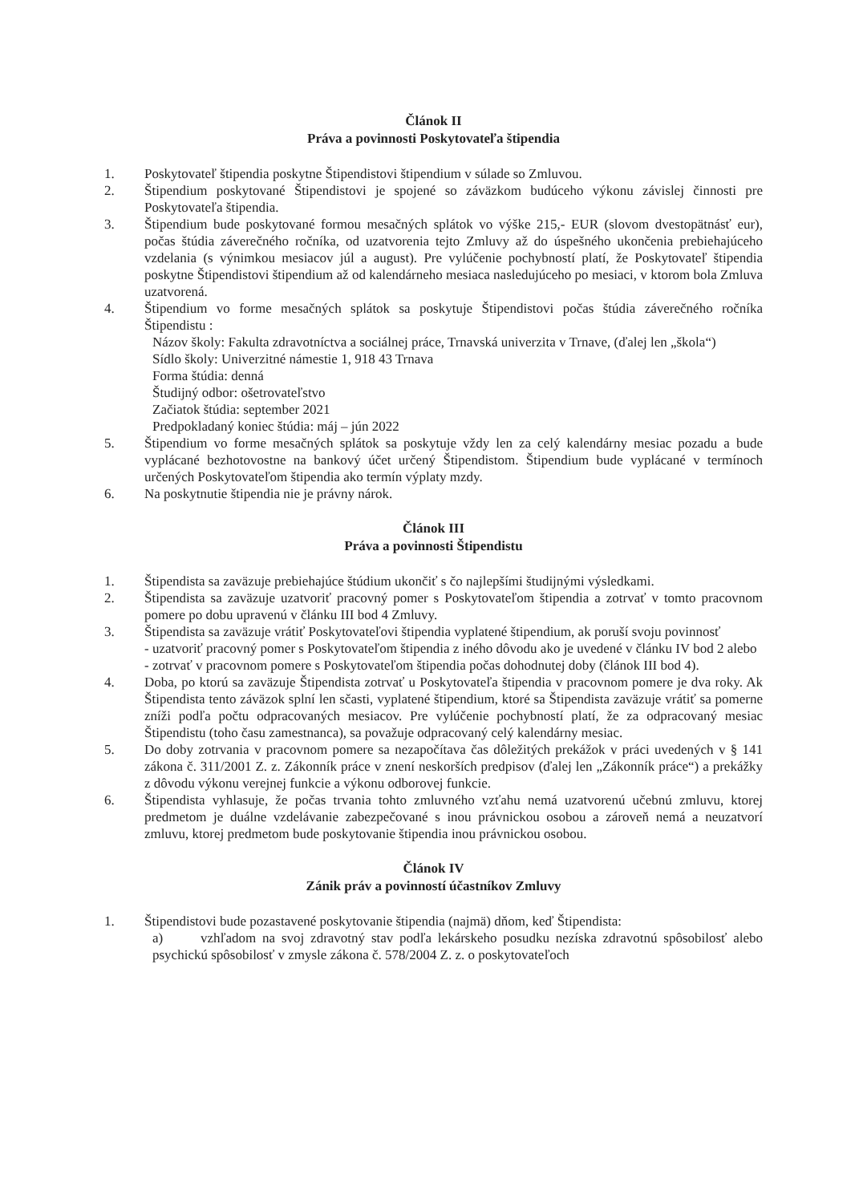Článok II
Práva a povinnosti Poskytovateľa štipendia
1. Poskytovateľ štipendia poskytne Štipendistovi štipendium v súlade so Zmluvou.
2. Štipendium poskytované Štipendistovi je spojené so záväzkom budúceho výkonu závislej činnosti pre Poskytovateľa štipendia.
3. Štipendium bude poskytované formou mesačných splátok vo výške 215,- EUR (slovom dvestopätnásť eur), počas štúdia záverečného ročníka, od uzatvorenia tejto Zmluvy až do úspešného ukončenia prebiehajúceho vzdelania (s výnimkou mesiacov júl a august). Pre vylúčenie pochybností platí, že Poskytovateľ štipendia poskytne Štipendistovi štipendium až od kalendárneho mesiaca nasledujúceho po mesiaci, v ktorom bola Zmluva uzatvorená.
4. Štipendium vo forme mesačných splátok sa poskytuje Štipendistovi počas štúdia záverečného ročníka Štipendistu :
Názov školy: Fakulta zdravotníctva a sociálnej práce, Trnavská univerzita v Trnave, (ďalej len „škola“)
Sídlo školy: Univerzitné námestie 1, 918 43 Trnava
Forma štúdia: denná
Študijný odbor: ošetrovateľstvo
Začiatok štúdia: september 2021
Predpokladaný koniec štúdia: máj – jún 2022
5. Štipendium vo forme mesačných splátok sa poskytuje vždy len za celý kalendárny mesiac pozadu a bude vyplácané bezhotovostne na bankový účet určený Štipendistom. Štipendium bude vyplácané v termínoch určených Poskytovateľom štipendia ako termín výplaty mzdy.
6. Na poskytnutie štipendia nie je právny nárok.
Článok III
Práva a povinnosti Štipendistu
1. Štipendista sa zaväzuje prebiehajúce štúdium ukončiť s čo najlepšími študijnými výsledkami.
2. Štipendista sa zaväzuje uzatvoriť pracovný pomer s Poskytovateľom štipendia a zotrvať v tomto pracovnom pomere po dobu upravenú v článku III bod 4 Zmluvy.
3. Štipendista sa zaväzuje vrátiť Poskytovateľovi štipendia vyplatené štipendium, ak poruší svoju povinnosť
- uzatvoriť pracovný pomer s Poskytovateľom štipendia z iného dôvodu ako je uvedené v článku IV bod 2 alebo
- zotrvať v pracovnom pomere s Poskytovateľom štipendia počas dohodnutej doby (článok III bod 4).
4. Doba, po ktorú sa zaväzuje Štipendista zotrvať u Poskytovateľa štipendia v pracovnom pomere je dva roky. Ak Štipendista tento záväzok splní len sčasti, vyplatené štipendium, ktoré sa Štipendista zaväzuje vrátiť sa pomerne zníži podľa počtu odpracovaných mesiacov. Pre vylúčenie pochybností platí, že za odpracovaný mesiac Štipendistu (toho času zamestnanca), sa považuje odpracovaný celý kalendárny mesiac.
5. Do doby zotrvania v pracovnom pomere sa nezapočítava čas dôležitých prekážok v práci uvedených v § 141 zákona č. 311/2001 Z. z. Zákonník práce v znení neskorších predpisov (ďalej len „Zákonník práce“) a prekážky z dôvodu výkonu verejnej funkcie a výkonu odborovej funkcie.
6. Štipendista vyhlasuje, že počas trvania tohto zmluvného vzťahu nemá uzatvorenú učebnú zmluvu, ktorej predmetom je duálne vzdelávanie zabezpečované s inou právnickou osobou a zároveň nemá a neuzatvorí zmluvu, ktorej predmetom bude poskytovanie štipendia inou právnickou osobou.
Článok IV
Zánik práv a povinností účastníkov Zmluvy
1. Štipendistovi bude pozastavené poskytovanie štipendia (najmä) dňom, keď Štipendista:
a) vzhľadom na svoj zdravotný stav podľa lekárskeho posudku nezíska zdravotnú spôsobilosť alebo psychickú spôsobilosť v zmysle zákona č. 578/2004 Z. z. o poskytovateľoch